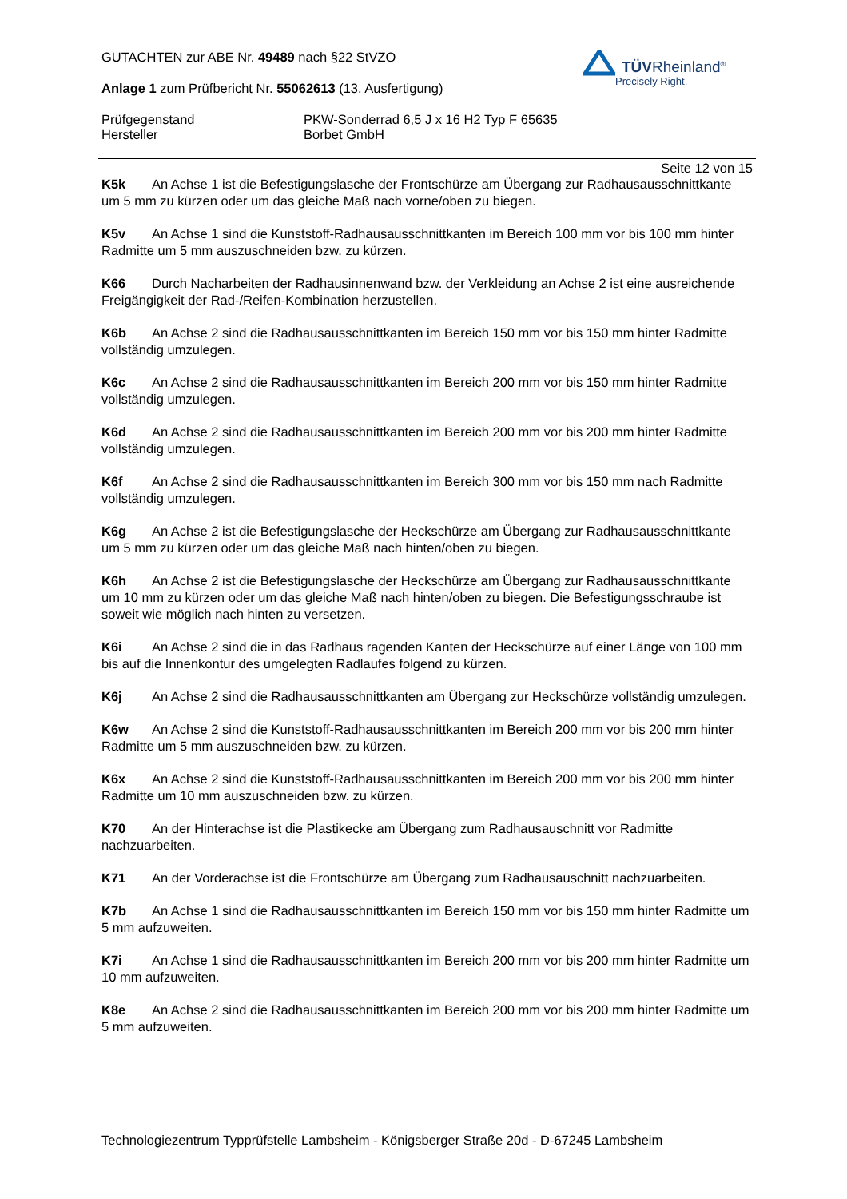GUTACHTEN zur ABE Nr. 49489 nach §22 StVZO
Anlage 1 zum Prüfbericht Nr. 55062613 (13. Ausfertigung)
Prüfgegenstand PKW-Sonderrad 6,5 J x 16 H2 Typ F 65635
Hersteller Borbet GmbH
TÜVRheinland<sup>®</sup>
Precisely Right.
Seite 12 von 15
K5k An Achse 1 ist die Befestigungslasche der Frontschürze am Übergang zur Radhausausschnittkante um 5 mm zu kürzen oder um das gleiche Maß nach vorne/oben zu biegen.
K5v An Achse 1 sind die Kunststoff-Radhausausschnittkanten im Bereich 100 mm vor bis 100 mm hinter Radmitte um 5 mm auszuschneiden bzw. zu kürzen.
K66 Durch Nacharbeiten der Radhausinnenwand bzw. der Verkleidung an Achse 2 ist eine ausreichende Freigängigkeit der Rad-/Reifen-Kombination herzustellen.
K6b An Achse 2 sind die Radhausausschnittkanten im Bereich 150 mm vor bis 150 mm hinter Radmitte vollständig umzulegen.
K6c An Achse 2 sind die Radhausausschnittkanten im Bereich 200 mm vor bis 150 mm hinter Radmitte vollständig umzulegen.
K6d An Achse 2 sind die Radhausausschnittkanten im Bereich 200 mm vor bis 200 mm hinter Radmitte vollständig umzulegen.
K6f An Achse 2 sind die Radhausausschnittkanten im Bereich 300 mm vor bis 150 mm nach Radmitte vollständig umzulegen.
K6g An Achse 2 ist die Befestigungslasche der Heckschürze am Übergang zur Radhausausschnittkante um 5 mm zu kürzen oder um das gleiche Maß nach hinten/oben zu biegen.
K6h An Achse 2 ist die Befestigungslasche der Heckschürze am Übergang zur Radhausausschnittkante um 10 mm zu kürzen oder um das gleiche Maß nach hinten/oben zu biegen. Die Befestigungsschraube ist soweit wie möglich nach hinten zu versetzen.
K6i An Achse 2 sind die in das Radhaus ragenden Kanten der Heckschürze auf einer Länge von 100 mm bis auf die Innenkontur des umgelegten Radlaufes folgend zu kürzen.
K6j An Achse 2 sind die Radhausausschnittkanten am Übergang zur Heckschürze vollständig umzulegen.
K6w An Achse 2 sind die Kunststoff-Radhausausschnittkanten im Bereich 200 mm vor bis 200 mm hinter Radmitte um 5 mm auszuschneiden bzw. zu kürzen.
K6x An Achse 2 sind die Kunststoff-Radhausausschnittkanten im Bereich 200 mm vor bis 200 mm hinter Radmitte um 10 mm auszuschneiden bzw. zu kürzen.
K70 An der Hinterachse ist die Plastikecke am Übergang zum Radhausauschnitt vor Radmitte nachzuarbeiten.
K71 An der Vorderachse ist die Frontschürze am Übergang zum Radhausauschnitt nachzuarbeiten.
K7b An Achse 1 sind die Radhausausschnittkanten im Bereich 150 mm vor bis 150 mm hinter Radmitte um 5 mm aufzuweiten.
K7i An Achse 1 sind die Radhausausschnittkanten im Bereich 200 mm vor bis 200 mm hinter Radmitte um 10 mm aufzuweiten.
K8e An Achse 2 sind die Radhausausschnittkanten im Bereich 200 mm vor bis 200 mm hinter Radmitte um 5 mm aufzuweiten.
Technologiezentrum Typprüfstelle Lambsheim - Königsberger Straße 20d - D-67245 Lambsheim